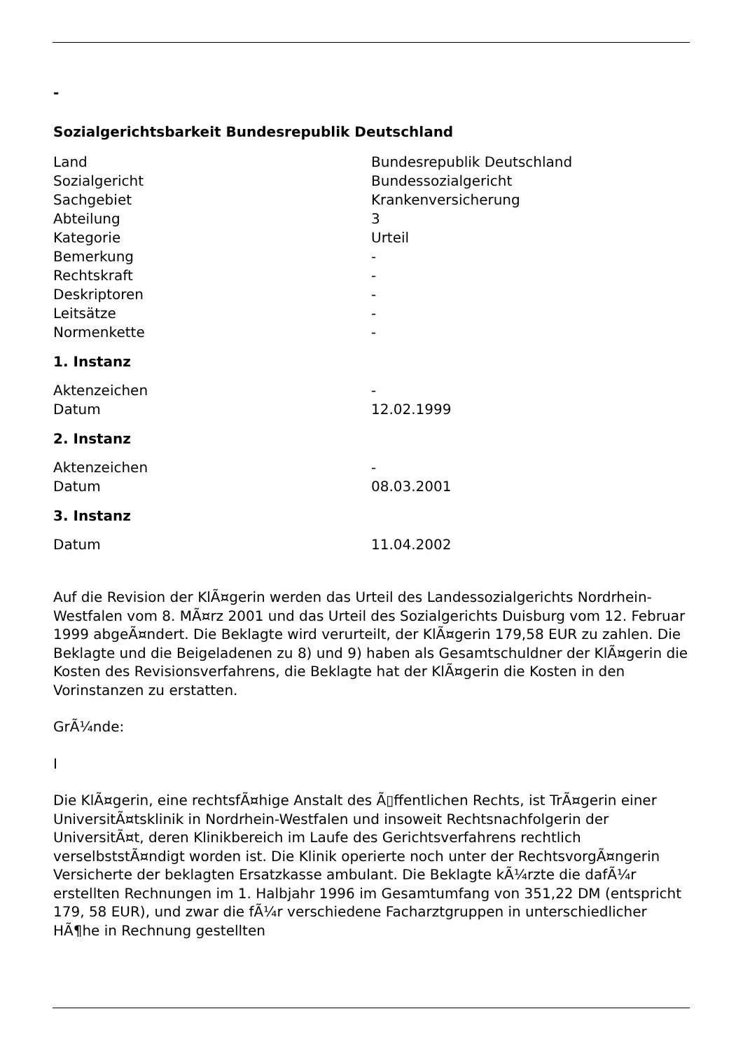-
Sozialgerichtsbarkeit Bundesrepublik Deutschland
| Land | Bundesrepublik Deutschland |
| Sozialgericht | Bundessozialgericht |
| Sachgebiet | Krankenversicherung |
| Abteilung | 3 |
| Kategorie | Urteil |
| Bemerkung | - |
| Rechtskraft | - |
| Deskriptoren | - |
| Leitsätze | - |
| Normenkette | - |
1. Instanz
| Aktenzeichen | - |
| Datum | 12.02.1999 |
2. Instanz
| Aktenzeichen | - |
| Datum | 08.03.2001 |
3. Instanz
| Datum | 11.04.2002 |
Auf die Revision der KlÃ¤gerin werden das Urteil des Landessozialgerichts Nordrhein-Westfalen vom 8. MÃ¤rz 2001 und das Urteil des Sozialgerichts Duisburg vom 12. Februar 1999 abgeÃ¤ndert. Die Beklagte wird verurteilt, der KlÃ¤gerin 179,58 EUR zu zahlen. Die Beklagte und die Beigeladenen zu 8) und 9) haben als Gesamtschuldner der KlÃ¤gerin die Kosten des Revisionsverfahrens, die Beklagte hat der KlÃ¤gerin die Kosten in den Vorinstanzen zu erstatten.
GrÃ¼nde:
I
Die KlÃ¤gerin, eine rechtsfÃ¤hige Anstalt des Ã▯ffentlichen Rechts, ist TrÃ¤gerin einer UniversitÃ¤tsklinik in Nordrhein-Westfalen und insoweit Rechtsnachfolgerin der UniversitÃ¤t, deren Klinikbereich im Laufe des Gerichtsverfahrens rechtlich verselbststÃ¤ndigt worden ist. Die Klinik operierte noch unter der RechtsvorgÃ¤ngerin Versicherte der beklagten Ersatzkasse ambulant. Die Beklagte kÃ¼rzte die dafÃ¼r erstellten Rechnungen im 1. Halbjahr 1996 im Gesamtumfang von 351,22 DM (entspricht 179, 58 EUR), und zwar die fÃ¼r verschiedene Facharztgruppen in unterschiedlicher HÃ¶he in Rechnung gestellten